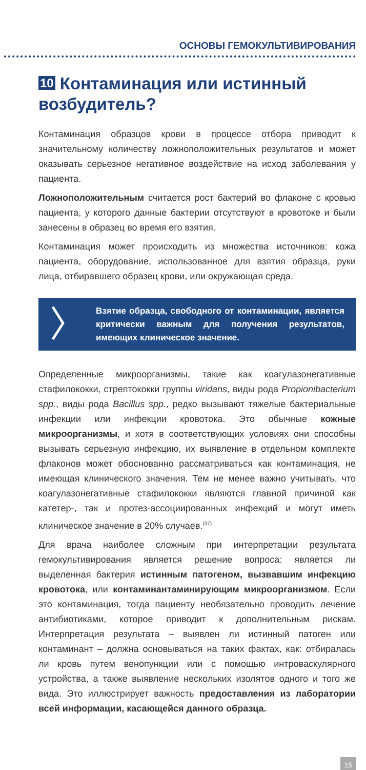ОСНОВЫ ГЕМОКУЛЬТИВИРОВАНИЯ
10 Контаминация или истинный возбудитель?
Контаминация образцов крови в процессе отбора приводит к значительному количеству ложноположительных результатов и может оказывать серьезное негативное воздействие на исход заболевания у пациента.
Ложноположительным считается рост бактерий во флаконе с кровью пациента, у которого данные бактерии отсутствуют в кровотоке и были занесены в образец во время его взятия.
Контаминация может происходить из множества источников: кожа пациента, оборудование, использованное для взятия образца, руки лица, отбиравшего образец крови, или окружающая среда.
〉
Взятие образца, свободного от контаминации, является критически важным для получения результатов, имеющих клиническое значение.
Определенные микроорганизмы, такие как коагулазонегативные стафилококки, стрептококки группы viridans, виды рода Propionibacterium spp., виды рода Bacillus spp., редко вызывают тяжелые бактериальные инфекции или инфекции кровотока. Это обычные кожные микроорганизмы, и хотя в соответствующих условиях они способны вызывать серьезную инфекцию, их выявление в отдельном комплекте флаконов может обоснованно рассматриваться как контаминация, не имеющая клинического значения. Тем не менее важно учитывать, что коагулазонегативные стафилококки являются главной причиной как катетер-, так и протез-ассоциированных инфекций и могут иметь клиническое значение в 20% случаев.<sup>(37)</sup>
Для врача наиболее сложным при интерпретации результата гемокультивирования является решение вопроса: является ли выделенная бактерия истинным патогеном, вызвавшим инфекцию кровотока, или контаминантаминирующим микроорганизмом. Если это контаминация, тогда пациенту необязательно проводить лечение антибиотиками, которое приводит к дополнительным рискам. Интерпретация результата – выявлен ли истинный патоген или контаминант – должна основываться на таких фактах, как: отбиралась ли кровь путем венопункции или с помощью интроваскулярного устройства, а также выявление нескольких изолятов одного и того же вида. Это иллюстрирует важность предоставления из лаборатории всей информации, касающейся данного образца.
15